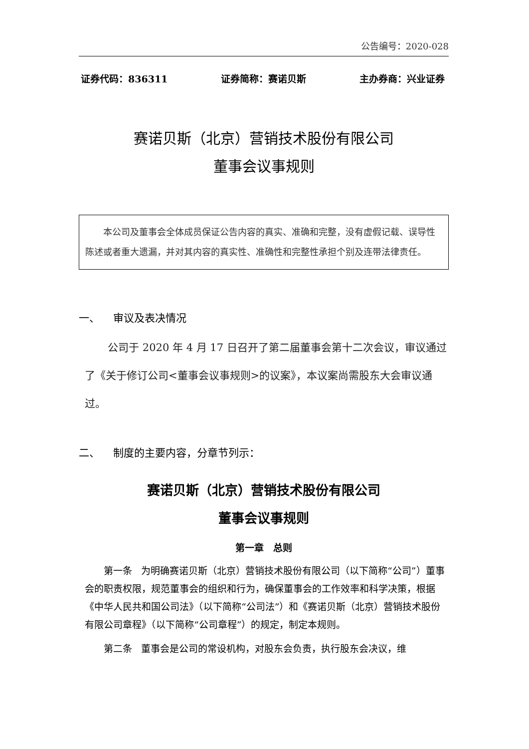公告编号：2020-028
证券代码：836311 证券简称：赛诺贝斯 主办券商：兴业证券
赛诺贝斯（北京）营销技术股份有限公司
董事会议事规则
本公司及董事会全体成员保证公告内容的真实、准确和完整，没有虚假记载、误导性陈述或者重大遗漏，并对其内容的真实性、准确性和完整性承担个别及连带法律责任。
一、 审议及表决情况
公司于 2020 年 4 月 17 日召开了第二届董事会第十二次会议，审议通过了《关于修订公司<董事会议事规则>的议案》，本议案尚需股东大会审议通过。
二、 制度的主要内容，分章节列示：
赛诺贝斯（北京）营销技术股份有限公司
董事会议事规则
第一章 总则
第一条 为明确赛诺贝斯（北京）营销技术股份有限公司（以下简称“公司”）董事会的职责权限，规范董事会的组织和行为，确保董事会的工作效率和科学决策，根据《中华人民共和国公司法》（以下简称“公司法”）和《赛诺贝斯（北京）营销技术股份有限公司章程》（以下简称“公司章程”）的规定，制定本规则。
第二条 董事会是公司的常设机构，对股东会负责，执行股东会决议，维